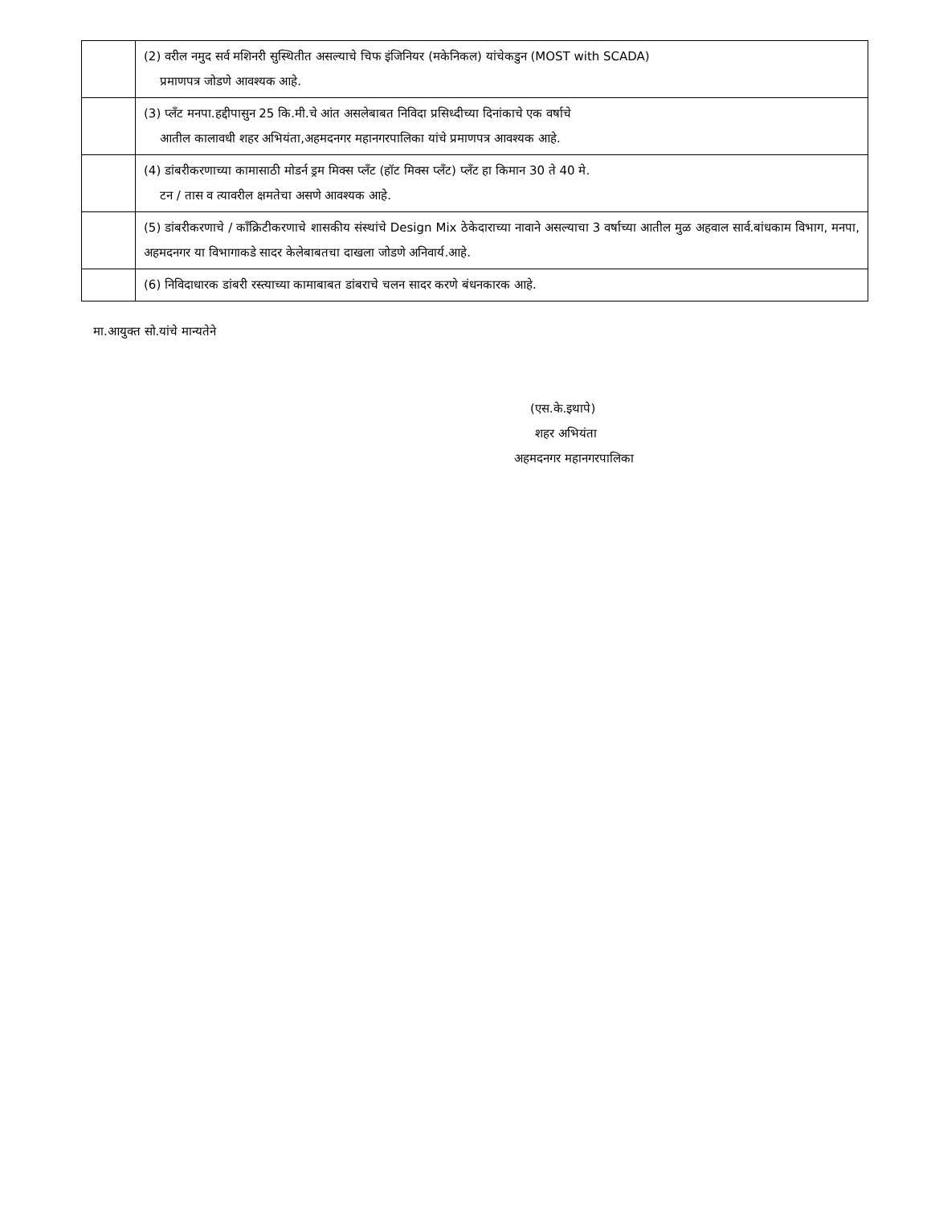| | (2) वरील नमुद सर्व मशिनरी सुस्थितीत असल्याचे चिफ इंजिनियर (मकेनिकल) यांचेकडुन (MOST with SCADA) प्रमाणपत्र जोडणे आवश्यक आहे. |
| | (3) प्लँट मनपा.हद्दीपासुन 25 कि.मी.चे आंत असलेबाबत निविदा प्रसिध्दीच्या दिनांकाचे एक वर्षाचे आतील कालावधी शहर अभियंता,अहमदनगर महानगरपालिका यांचे प्रमाणपत्र आवश्यक आहे. |
| | (4) डांबरीकरणाच्या कामासाठी मोडर्न ड्रम मिक्स प्लँट (हॉट मिक्स प्लँट) प्लँट हा किमान 30 ते 40 मे. टन / तास व त्यावरील क्षमतेचा असणे आवश्यक आहे. |
| | (5) डांबरीकरणाचे / कॉंक्रिटीकरणाचे शासकीय संस्थांचे Design Mix ठेकेदाराच्या नावाने असल्याचा 3 वर्षाच्या आतील मुळ अहवाल सार्व.बांधकाम विभाग, मनपा, अहमदनगर या विभागाकडे सादर केलेबाबतचा दाखला जोडणे अनिवार्य.आहे. |
| | (6) निविदाधारक डांबरी रस्त्याच्या कामाबाबत डांबराचे चलन सादर करणे बंधनकारक आहे. |
मा.आयुक्त सो.यांचे मान्यतेने
(एस.के.इथापे)
शहर अभियंता
अहमदनगर महानगरपालिका